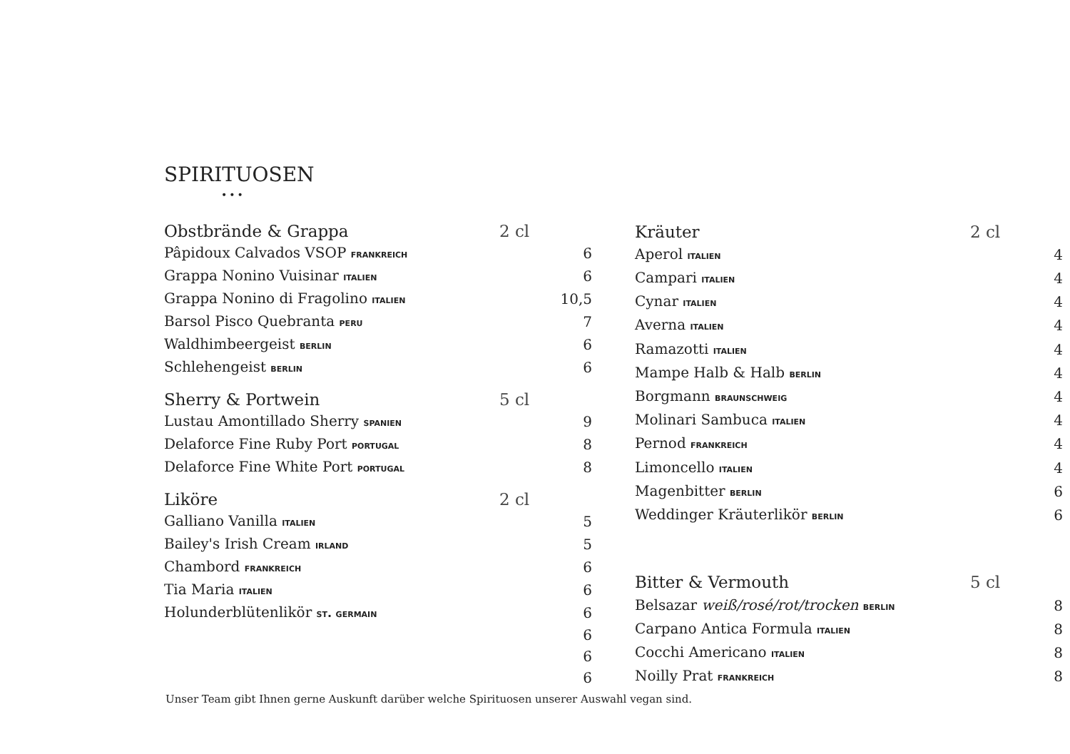SPIRITUOSEN
•••
| Obstbrände & Grappa | 2 cl | |
| Pâpidoux Calvados VSOP frankreich | | 6 |
| Grappa Nonino Vuisinar italien | | 6 |
| Grappa Nonino di Fragolino italien | | 10,5 |
| Barsol Pisco Quebranta peru | | 7 |
| Waldhimbeergeist berlin | | 6 |
| Schlehengeist berlin | | 6 |
| Sherry & Portwein | 5 cl | |
| Lustau Amontillado Sherry spanien | | 9 |
| Delaforce Fine Ruby Port portugal | | 8 |
| Delaforce Fine White Port portugal | | 8 |
| Liköre | 2 cl | |
| Galliano Vanilla italien | | 5 |
| Bailey's Irish Cream irland | | 5 |
| Chambord frankreich | | 6 |
| Tia Maria italien | | 6 |
| Holunderblütenlikör st. germain | | 6 |
| | | 6 |
| | | 6 |
| | | 6 |
| Kräuter | 2 cl | |
| Aperol italien | | 4 |
| Campari italien | | 4 |
| Cynar italien | | 4 |
| Averna italien | | 4 |
| Ramazotti italien | | 4 |
| Mampe Halb & Halb berlin | | 4 |
| Borgmann braunschweig | | 4 |
| Molinari Sambuca italien | | 4 |
| Pernod frankreich | | 4 |
| Limoncello italien | | 4 |
| Magenbitter berlin | | 6 |
| Weddinger Kräuterlikör berlin | | 6 |
| Bitter & Vermouth | 5 cl | |
| Belsazar weiß/rosé/rot/trocken berlin | | 8 |
| Carpano Antica Formula italien | | 8 |
| Cocchi Americano italien | | 8 |
| Noilly Prat frankreich | | 8 |
Unser Team gibt Ihnen gerne Auskunft darüber welche Spirituosen unserer Auswahl vegan sind.